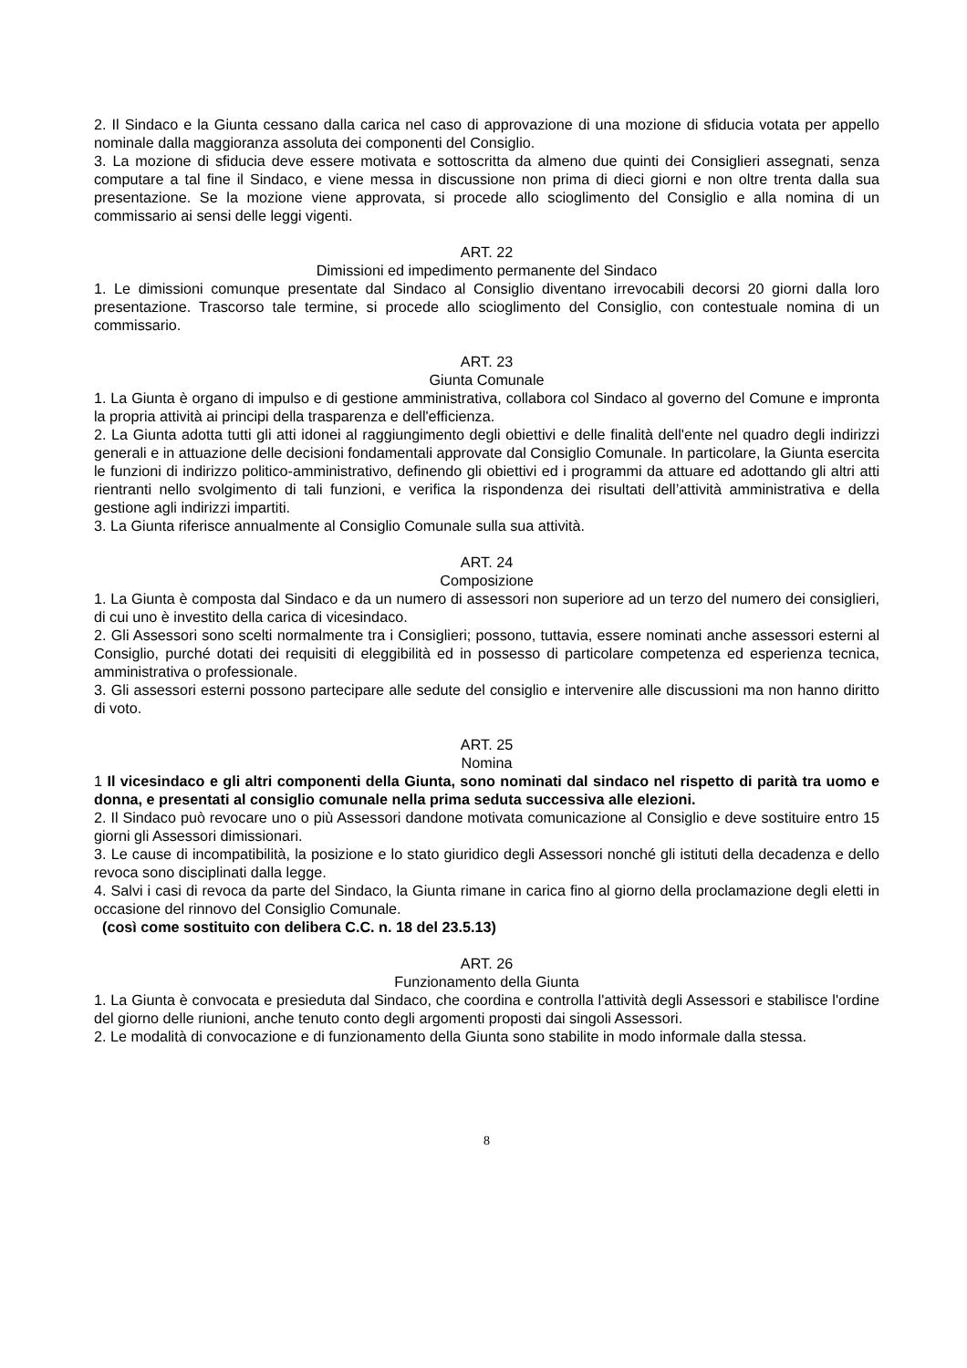2. Il Sindaco e la Giunta cessano dalla carica nel caso di approvazione di una mozione di sfiducia votata per appello nominale dalla maggioranza assoluta dei componenti del Consiglio.
3. La mozione di sfiducia deve essere motivata e sottoscritta da almeno due quinti dei Consiglieri assegnati, senza computare a tal fine il Sindaco, e viene messa in discussione non prima di dieci giorni e non oltre trenta dalla sua presentazione. Se la mozione viene approvata, si procede allo scioglimento del Consiglio e alla nomina di un commissario ai sensi delle leggi vigenti.
ART. 22
Dimissioni ed impedimento permanente del Sindaco
1. Le dimissioni comunque presentate dal Sindaco al Consiglio diventano irrevocabili decorsi 20 giorni dalla loro presentazione. Trascorso tale termine, si procede allo scioglimento del Consiglio, con contestuale nomina di un commissario.
ART. 23
Giunta Comunale
1. La Giunta è organo di impulso e di gestione amministrativa, collabora col Sindaco al governo del Comune e impronta la propria attività ai principi della trasparenza e dell'efficienza.
2. La Giunta adotta tutti gli atti idonei al raggiungimento degli obiettivi e delle finalità dell'ente nel quadro degli indirizzi generali e in attuazione delle decisioni fondamentali approvate dal Consiglio Comunale. In particolare, la Giunta esercita le funzioni di indirizzo politico-amministrativo, definendo gli obiettivi ed i programmi da attuare ed adottando gli altri atti rientranti nello svolgimento di tali funzioni, e verifica la rispondenza dei risultati dell’attività amministrativa e della gestione agli indirizzi impartiti.
3. La Giunta riferisce annualmente al Consiglio Comunale sulla sua attività.
ART. 24
Composizione
1. La Giunta è composta dal Sindaco e da un numero di assessori non superiore ad un terzo del numero dei consiglieri, di cui uno è investito della carica di vicesindaco.
2. Gli Assessori sono scelti normalmente tra i Consiglieri; possono, tuttavia, essere nominati anche assessori esterni al Consiglio, purché dotati dei requisiti di eleggibilità ed in possesso di particolare competenza ed esperienza tecnica, amministrativa o professionale.
3. Gli assessori esterni possono partecipare alle sedute del consiglio e intervenire alle discussioni ma non hanno diritto di voto.
ART. 25
Nomina
1 Il vicesindaco e gli altri componenti della Giunta, sono nominati dal sindaco nel rispetto di parità tra uomo e donna, e presentati al consiglio comunale nella prima seduta successiva alle elezioni.
2. Il Sindaco può revocare uno o più Assessori dandone motivata comunicazione al Consiglio e deve sostituire entro 15 giorni gli Assessori dimissionari.
3. Le cause di incompatibilità, la posizione e lo stato giuridico degli Assessori nonché gli istituti della decadenza e dello revoca sono disciplinati dalla legge.
4. Salvi i casi di revoca da parte del Sindaco, la Giunta rimane in carica fino al giorno della proclamazione degli eletti in occasione del rinnovo del Consiglio Comunale.
(così come sostituito con delibera C.C. n. 18 del 23.5.13)
ART. 26
Funzionamento della Giunta
1. La Giunta è convocata e presieduta dal Sindaco, che coordina e controlla l'attività degli Assessori e stabilisce l'ordine del giorno delle riunioni, anche tenuto conto degli argomenti proposti dai singoli Assessori.
2. Le modalità di convocazione e di funzionamento della Giunta sono stabilite in modo informale dalla stessa.
8